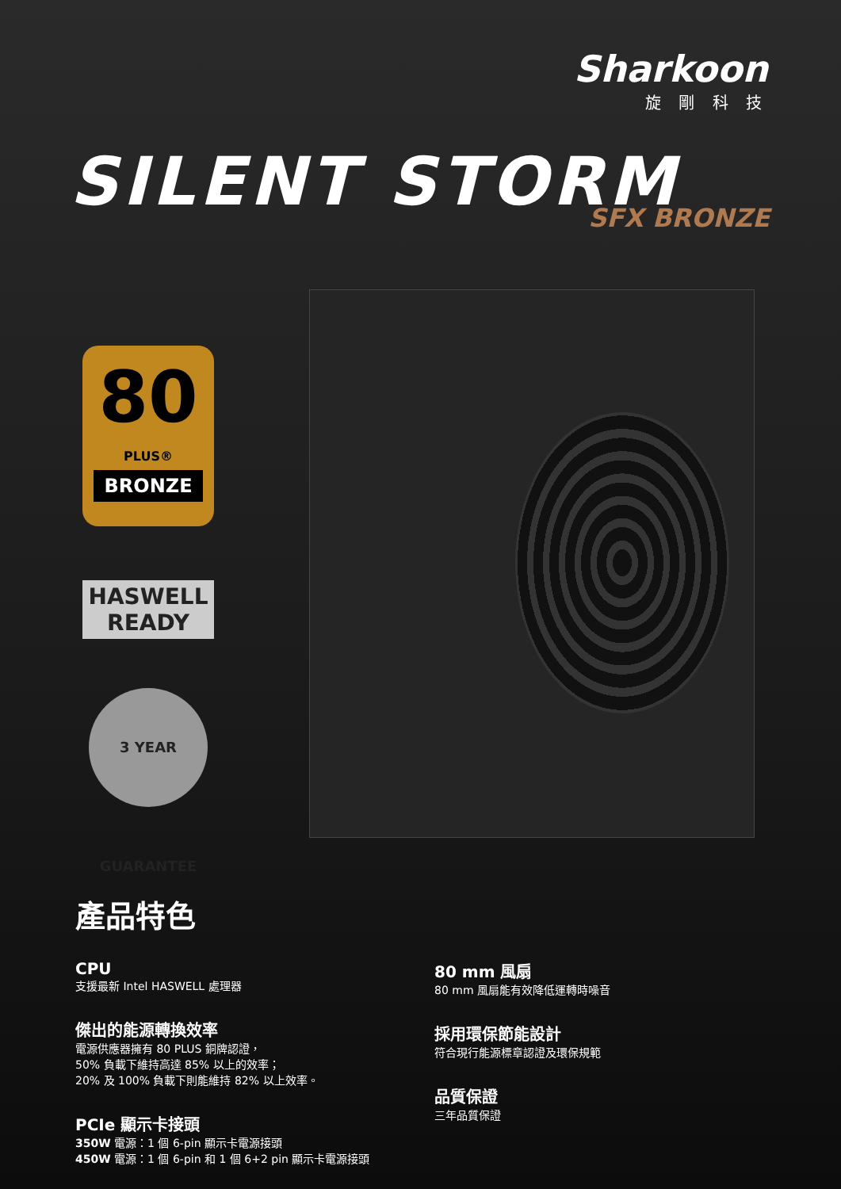Sharkoon
旋 剛 科 技
SILENT STORM SFX BRONZE
80
PLUS®
BRONZE
HASWELL
READY
3 YEAR GUARANTEE
產品特色
CPU
支援最新 Intel HASWELL 處理器
傑出的能源轉換效率
電源供應器擁有 80 PLUS 銅牌認證，
50% 負載下維持高達 85% 以上的效率；
20% 及 100% 負載下則能維持 82% 以上效率。
PCIe 顯示卡接頭
350W 電源：1 個 6-pin 顯示卡電源接頭
450W 電源：1 個 6-pin 和 1 個 6+2 pin 顯示卡電源接頭
80 mm 風扇
80 mm 風扇能有效降低運轉時噪音
採用環保節能設計
符合現行能源標章認證及環保規範
品質保證
三年品質保證